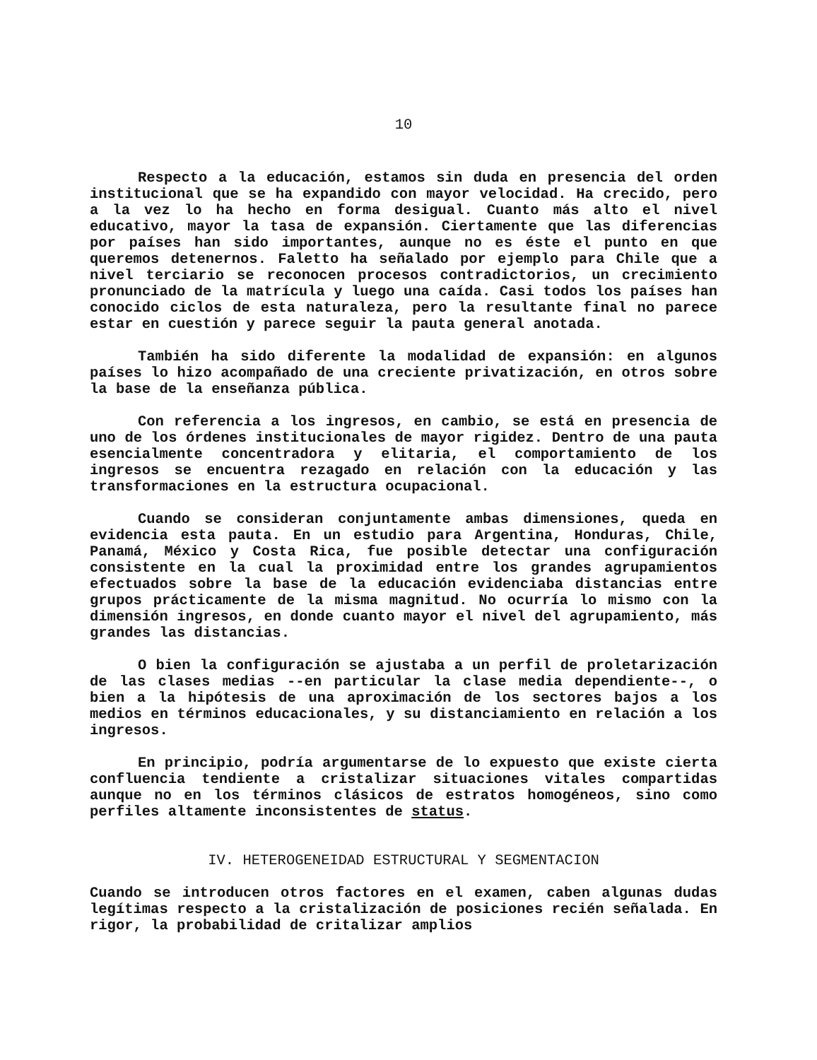10
Respecto a la educación, estamos sin duda en presencia del orden institucional que se ha expandido con mayor velocidad. Ha crecido, pero a la vez lo ha hecho en forma desigual. Cuanto más alto el nivel educativo, mayor la tasa de expansión. Ciertamente que las diferencias por países han sido importantes, aunque no es éste el punto en que queremos detenernos. Faletto ha señalado por ejemplo para Chile que a nivel terciario se reconocen procesos contradictorios, un crecimiento pronunciado de la matrícula y luego una caída. Casi todos los países han conocido ciclos de esta naturaleza, pero la resultante final no parece estar en cuestión y parece seguir la pauta general anotada.
También ha sido diferente la modalidad de expansión: en algunos países lo hizo acompañado de una creciente privatización, en otros sobre la base de la enseñanza pública.
Con referencia a los ingresos, en cambio, se está en presencia de uno de los órdenes institucionales de mayor rigidez. Dentro de una pauta esencialmente concentradora y elitaria, el comportamiento de los ingresos se encuentra rezagado en relación con la educación y las transformaciones en la estructura ocupacional.
Cuando se consideran conjuntamente ambas dimensiones, queda en evidencia esta pauta. En un estudio para Argentina, Honduras, Chile, Panamá, México y Costa Rica, fue posible detectar una configuración consistente en la cual la proximidad entre los grandes agrupamientos efectuados sobre la base de la educación evidenciaba distancias entre grupos prácticamente de la misma magnitud. No ocurría lo mismo con la dimensión ingresos, en donde cuanto mayor el nivel del agrupamiento, más grandes las distancias.
O bien la configuración se ajustaba a un perfil de proletarización de las clases medias --en particular la clase media dependiente--, o bien a la hipótesis de una aproximación de los sectores bajos a los medios en términos educacionales, y su distanciamiento en relación a los ingresos.
En principio, podría argumentarse de lo expuesto que existe cierta confluencia tendiente a cristalizar situaciones vitales compartidas aunque no en los términos clásicos de estratos homogéneos, sino como perfiles altamente inconsistentes de status.
IV. HETEROGENEIDAD ESTRUCTURAL Y SEGMENTACION
Cuando se introducen otros factores en el examen, caben algunas dudas legítimas respecto a la cristalización de posiciones recién señalada. En rigor, la probabilidad de critalizar amplios